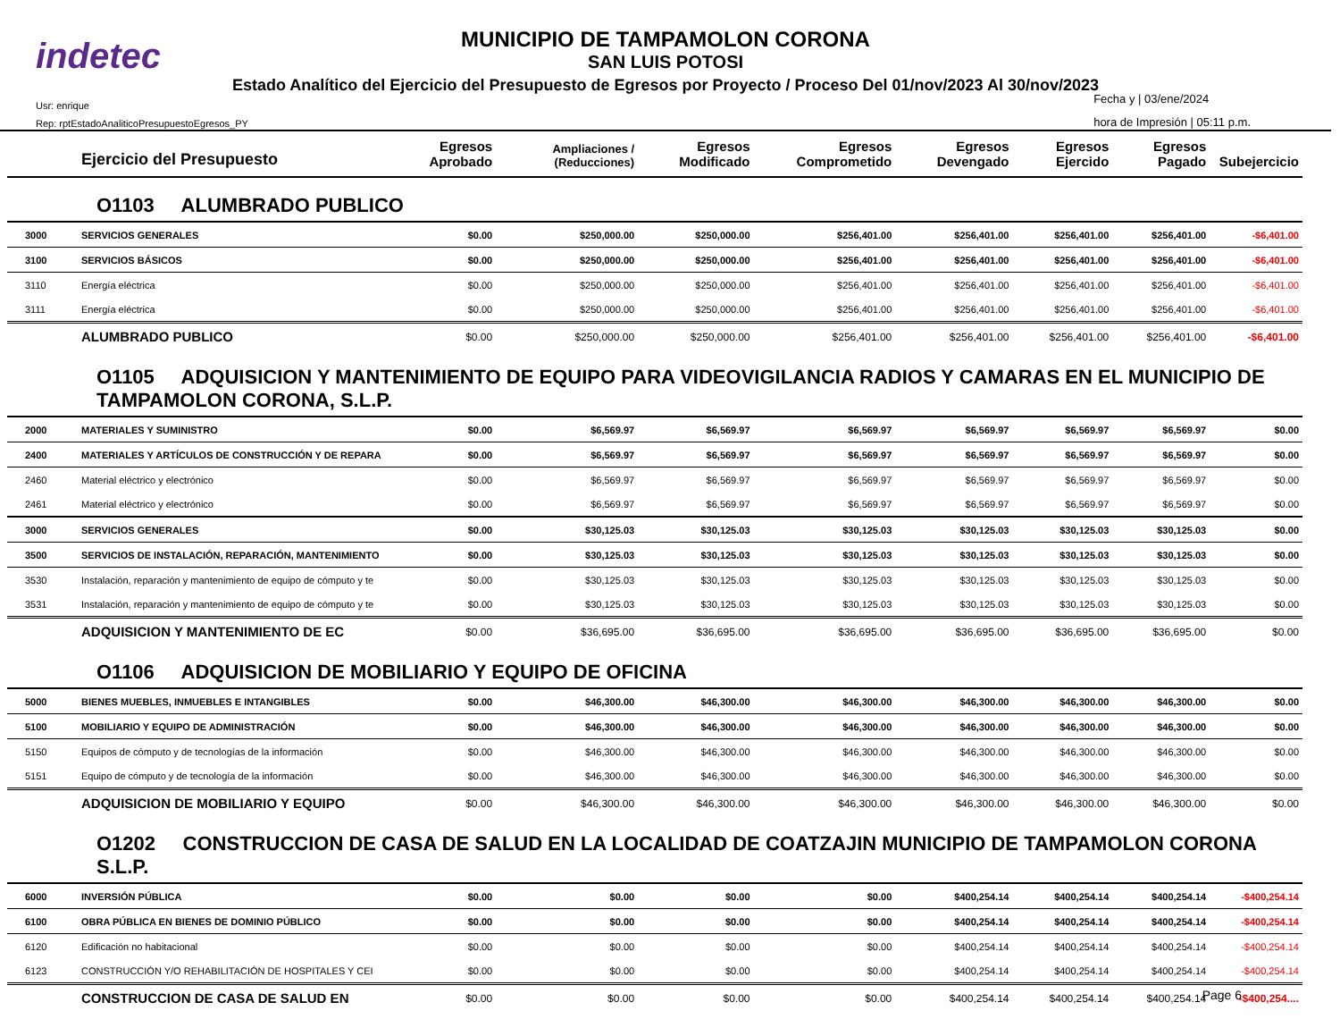indetec
MUNICIPIO DE TAMPAMOLON CORONA
SAN LUIS POTOSI
Estado Analítico del Ejercicio del Presupuesto de Egresos por Proyecto / Proceso Del 01/nov/2023 Al 30/nov/2023
Usr: enrique
Rep: rptEstadoAnaliticoPresupuestoEgresos_PY
Fecha y | 03/ene/2024
hora de Impresión | 05:11 p.m.
| | Ejercicio del Presupuesto | Egresos Aprobado | Ampliaciones / (Reducciones) | Egresos Modificado | Egresos Comprometido | Egresos Devengado | Egresos Ejercido | Egresos Pagado | Subejercicio |
| --- | --- | --- | --- | --- | --- | --- | --- | --- | --- |
| O1103 ALUMBRADO PUBLICO | | | | | | | | | |
| 3000 | SERVICIOS GENERALES | $0.00 | $250,000.00 | $250,000.00 | $256,401.00 | $256,401.00 | $256,401.00 | $256,401.00 | -$6,401.00 |
| 3100 | SERVICIOS BÁSICOS | $0.00 | $250,000.00 | $250,000.00 | $256,401.00 | $256,401.00 | $256,401.00 | $256,401.00 | -$6,401.00 |
| 3110 | Energía eléctrica | $0.00 | $250,000.00 | $250,000.00 | $256,401.00 | $256,401.00 | $256,401.00 | $256,401.00 | -$6,401.00 |
| 3111 | Energía eléctrica | $0.00 | $250,000.00 | $250,000.00 | $256,401.00 | $256,401.00 | $256,401.00 | $256,401.00 | -$6,401.00 |
| | ALUMBRADO PUBLICO | $0.00 | $250,000.00 | $250,000.00 | $256,401.00 | $256,401.00 | $256,401.00 | $256,401.00 | -$6,401.00 |
| O1105 ADQUISICION Y MANTENIMIENTO DE EQUIPO PARA VIDEOVIGILANCIA RADIOS Y CAMARAS EN EL MUNICIPIO DE TAMPAMOLON CORONA, S.L.P. | | | | | | | | | |
| 2000 | MATERIALES Y SUMINISTRO | $0.00 | $6,569.97 | $6,569.97 | $6,569.97 | $6,569.97 | $6,569.97 | $6,569.97 | $0.00 |
| 2400 | MATERIALES Y ARTÍCULOS DE CONSTRUCCIÓN Y DE REPARA | $0.00 | $6,569.97 | $6,569.97 | $6,569.97 | $6,569.97 | $6,569.97 | $6,569.97 | $0.00 |
| 2460 | Material eléctrico y electrónico | $0.00 | $6,569.97 | $6,569.97 | $6,569.97 | $6,569.97 | $6,569.97 | $6,569.97 | $0.00 |
| 2461 | Material eléctrico y electrónico | $0.00 | $6,569.97 | $6,569.97 | $6,569.97 | $6,569.97 | $6,569.97 | $6,569.97 | $0.00 |
| 3000 | SERVICIOS GENERALES | $0.00 | $30,125.03 | $30,125.03 | $30,125.03 | $30,125.03 | $30,125.03 | $30,125.03 | $0.00 |
| 3500 | SERVICIOS DE INSTALACIÓN, REPARACIÓN, MANTENIMIENTO | $0.00 | $30,125.03 | $30,125.03 | $30,125.03 | $30,125.03 | $30,125.03 | $30,125.03 | $0.00 |
| 3530 | Instalación, reparación y mantenimiento de equipo de cómputo y te | $0.00 | $30,125.03 | $30,125.03 | $30,125.03 | $30,125.03 | $30,125.03 | $30,125.03 | $0.00 |
| 3531 | Instalación, reparación y mantenimiento de equipo de cómputo y te | $0.00 | $30,125.03 | $30,125.03 | $30,125.03 | $30,125.03 | $30,125.03 | $30,125.03 | $0.00 |
| | ADQUISICION Y MANTENIMIENTO DE EC | $0.00 | $36,695.00 | $36,695.00 | $36,695.00 | $36,695.00 | $36,695.00 | $36,695.00 | $0.00 |
| O1106 ADQUISICION DE MOBILIARIO Y EQUIPO DE OFICINA | | | | | | | | | |
| 5000 | BIENES MUEBLES, INMUEBLES E INTANGIBLES | $0.00 | $46,300.00 | $46,300.00 | $46,300.00 | $46,300.00 | $46,300.00 | $46,300.00 | $0.00 |
| 5100 | MOBILIARIO Y EQUIPO DE ADMINISTRACIÓN | $0.00 | $46,300.00 | $46,300.00 | $46,300.00 | $46,300.00 | $46,300.00 | $46,300.00 | $0.00 |
| 5150 | Equipos de cómputo y de tecnologías de la información | $0.00 | $46,300.00 | $46,300.00 | $46,300.00 | $46,300.00 | $46,300.00 | $46,300.00 | $0.00 |
| 5151 | Equipo de cómputo y de tecnología de la información | $0.00 | $46,300.00 | $46,300.00 | $46,300.00 | $46,300.00 | $46,300.00 | $46,300.00 | $0.00 |
| | ADQUISICION DE MOBILIARIO Y EQUIPO | $0.00 | $46,300.00 | $46,300.00 | $46,300.00 | $46,300.00 | $46,300.00 | $46,300.00 | $0.00 |
| O1202 CONSTRUCCION DE CASA DE SALUD EN LA LOCALIDAD DE COATZAJIN MUNICIPIO DE TAMPAMOLON CORONA S.L.P. | | | | | | | | | |
| 6000 | INVERSIÓN PÚBLICA | $0.00 | $0.00 | $0.00 | $0.00 | $400,254.14 | $400,254.14 | $400,254.14 | -$400,254.14 |
| 6100 | OBRA PÚBLICA EN BIENES DE DOMINIO PÚBLICO | $0.00 | $0.00 | $0.00 | $0.00 | $400,254.14 | $400,254.14 | $400,254.14 | -$400,254.14 |
| 6120 | Edificación no habitacional | $0.00 | $0.00 | $0.00 | $0.00 | $400,254.14 | $400,254.14 | $400,254.14 | -$400,254.14 |
| 6123 | CONSTRUCCIÓN Y/O REHABILITACIÓN DE HOSPITALES Y CEI | $0.00 | $0.00 | $0.00 | $0.00 | $400,254.14 | $400,254.14 | $400,254.14 | -$400,254.14 |
| | CONSTRUCCION DE CASA DE SALUD EN | $0.00 | $0.00 | $0.00 | $0.00 | $400,254.14 | $400,254.14 | $400,254.14 | -$400,254.... |
Page 6